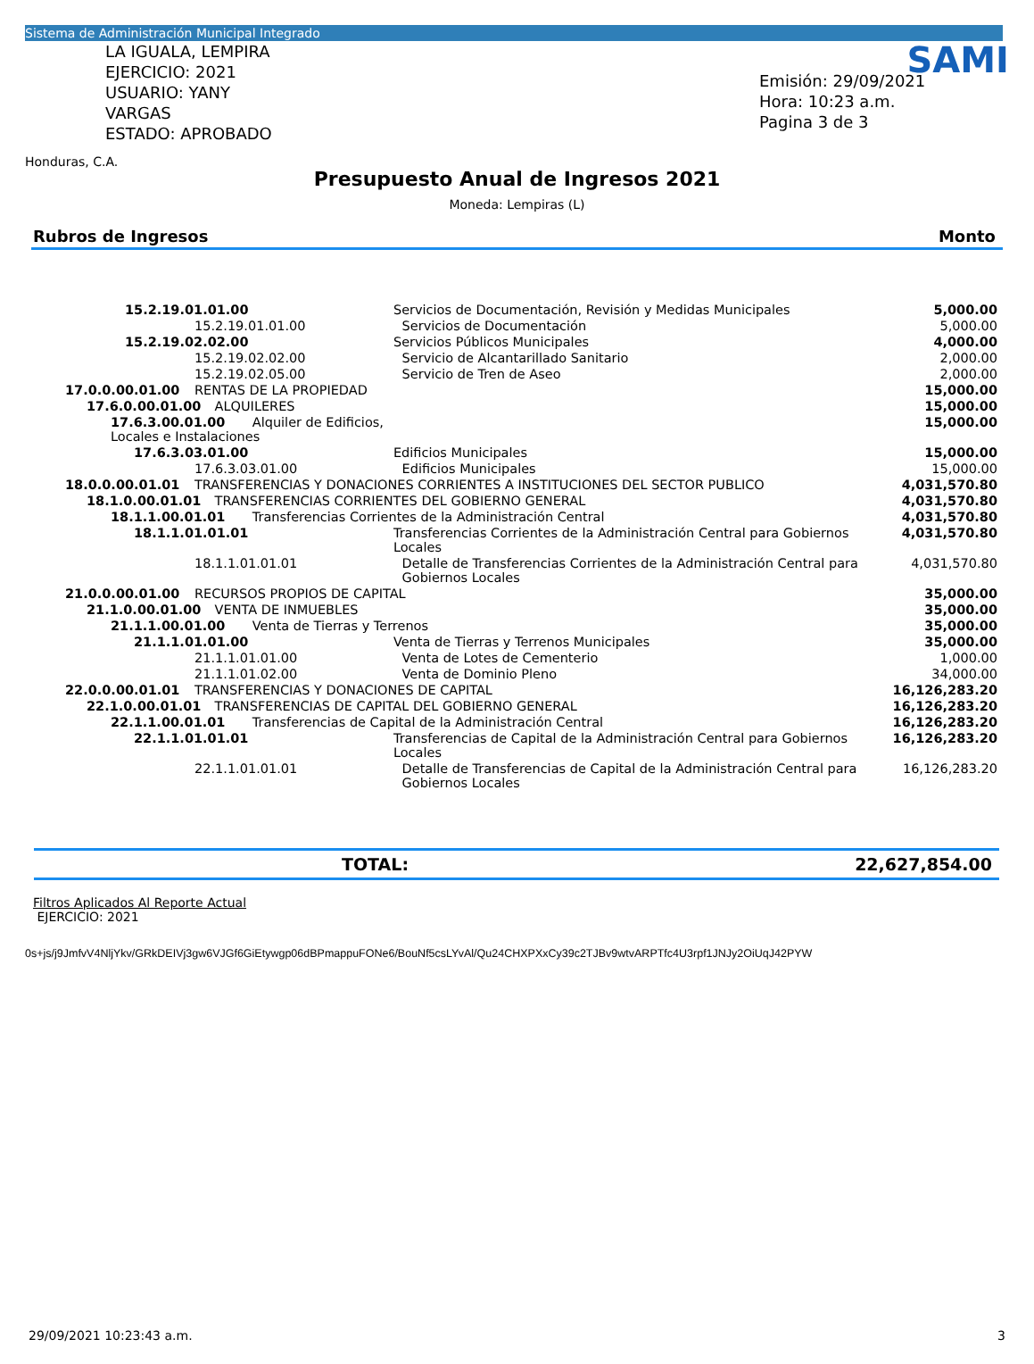Sistema de Administración Municipal Integrado
LA IGUALA, LEMPIRA
EJERCICIO: 2021
USUARIO: YANY VARGAS
ESTADO: APROBADO
Honduras, C.A.
SAMI
Emisión: 29/09/2021
Hora: 10:23 a.m.
Pagina 3 de 3
Presupuesto Anual de Ingresos 2021
Moneda: Lempiras (L)
Rubros de Ingresos Monto
| 15.2.19.01.01.00 | | Servicios de Documentación, Revisión y Medidas Municipales | | 5,000.00 |
| 15.2.19.01.01.00 | | | Servicios de Documentación | 5,000.00 |
| 15.2.19.02.02.00 | | Servicios Públicos Municipales | | 4,000.00 |
| 15.2.19.02.02.00 | | | Servicio de Alcantarillado Sanitario | 2,000.00 |
| 15.2.19.02.05.00 | | | Servicio de Tren de Aseo | 2,000.00 |
| 17.0.0.00.01.00 | RENTAS DE LA PROPIEDAD | | | 15,000.00 |
| 17.6.0.00.01.00 ALQUILERES | | | | 15,000.00 |
| 17.6.3.00.01.00 Alquiler de Edificios, Locales e Instalaciones | | | | 15,000.00 |
| 17.6.3.03.01.00 | | Edificios Municipales | | 15,000.00 |
| 17.6.3.03.01.00 | | | Edificios Municipales | 15,000.00 |
| 18.0.0.00.01.01 | TRANSFERENCIAS Y DONACIONES CORRIENTES A INSTITUCIONES DEL SECTOR PUBLICO | | | 4,031,570.80 |
| 18.1.0.00.01.01 TRANSFERENCIAS CORRIENTES DEL GOBIERNO GENERAL | | | | 4,031,570.80 |
| 18.1.1.00.01.01 Transferencias Corrientes de la Administración Central | | | | 4,031,570.80 |
| 18.1.1.01.01.01 | | Transferencias Corrientes de la Administración Central para Gobiernos Locales | | 4,031,570.80 |
| 18.1.1.01.01.01 | | | Detalle de Transferencias Corrientes de la Administración Central para Gobiernos Locales | 4,031,570.80 |
| 21.0.0.00.01.00 | RECURSOS PROPIOS DE CAPITAL | | | 35,000.00 |
| 21.1.0.00.01.00 VENTA DE INMUEBLES | | | | 35,000.00 |
| 21.1.1.00.01.00 Venta de Tierras y Terrenos | | | | 35,000.00 |
| 21.1.1.01.01.00 | | Venta de Tierras y Terrenos Municipales | | 35,000.00 |
| 21.1.1.01.01.00 | | | Venta de Lotes de Cementerio | 1,000.00 |
| 21.1.1.01.02.00 | | | Venta de Dominio Pleno | 34,000.00 |
| 22.0.0.00.01.01 | TRANSFERENCIAS Y DONACIONES DE CAPITAL | | | 16,126,283.20 |
| 22.1.0.00.01.01 TRANSFERENCIAS DE CAPITAL DEL GOBIERNO GENERAL | | | | 16,126,283.20 |
| 22.1.1.00.01.01 Transferencias de Capital de la Administración Central | | | | 16,126,283.20 |
| 22.1.1.01.01.01 | | Transferencias de Capital de la Administración Central para Gobiernos Locales | | 16,126,283.20 |
| 22.1.1.01.01.01 | | | Detalle de Transferencias de Capital de la Administración Central para Gobiernos Locales | 16,126,283.20 |
TOTAL: 22,627,854.00
Filtros Aplicados Al Reporte Actual
EJERCICIO: 2021
0s+js/j9JmfvV4NljYkv/GRkDEIVj3gw6VJGf6GiEtywgp06dBPmappuFONe6/BouNf5csLYvAl/Qu24CHXPXxCy39c2TJBv9wtvARPTfc4U3rpf1JNJy2OiUqJ42PYW
29/09/2021 10:23:43 a.m. 3